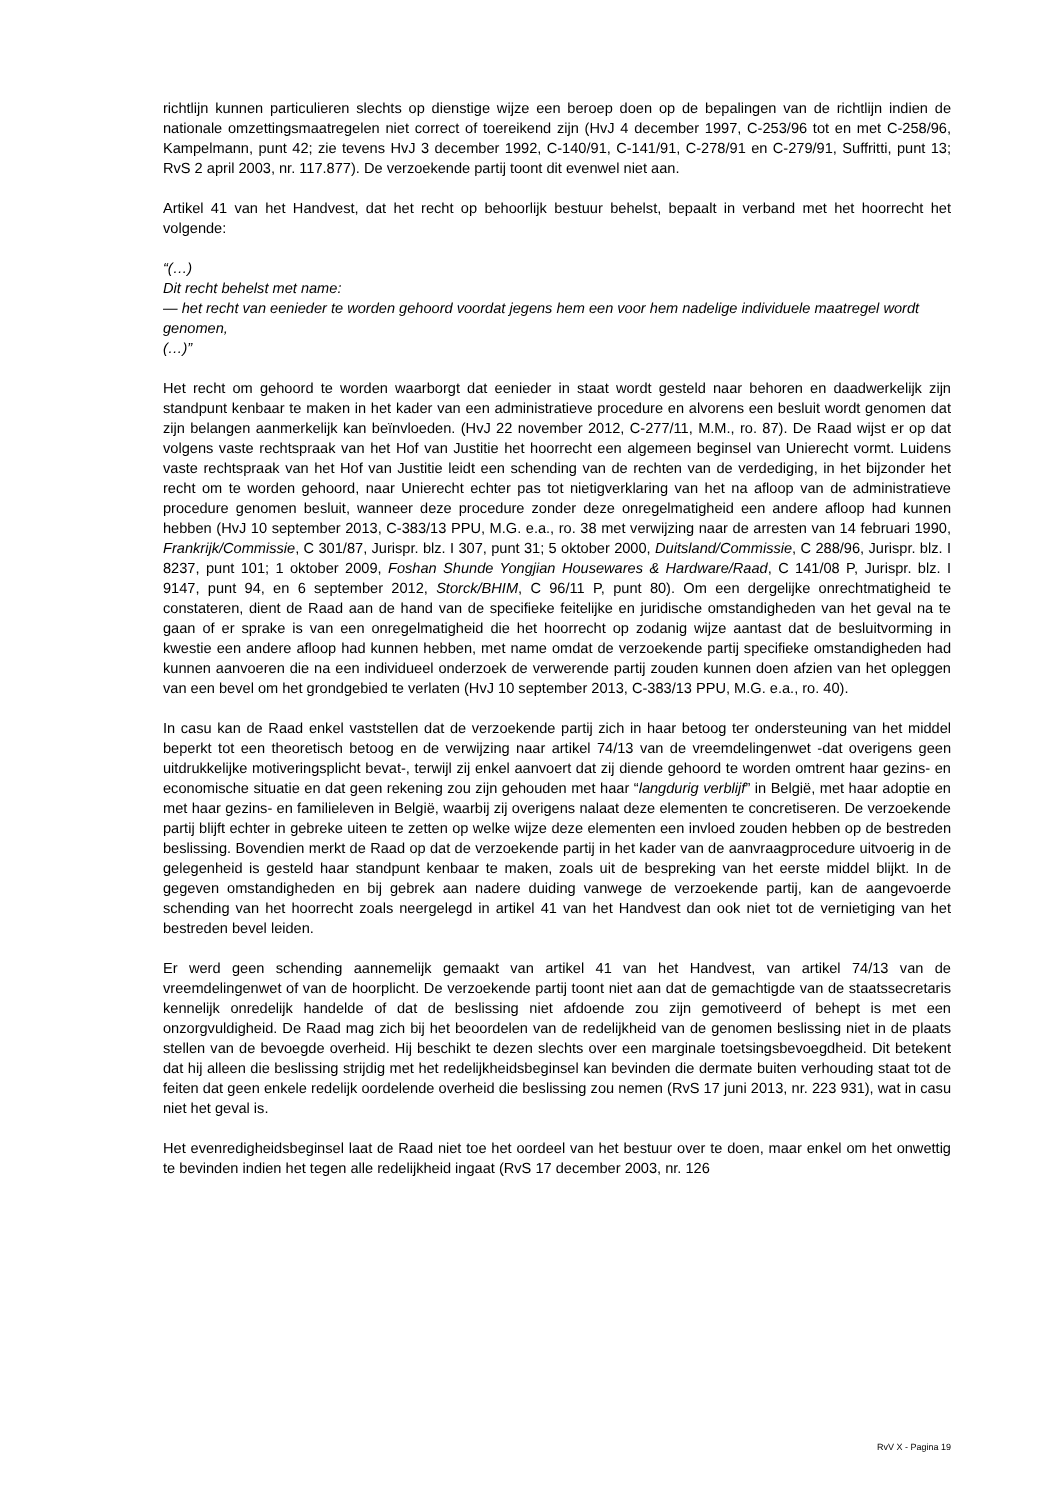richtlijn kunnen particulieren slechts op dienstige wijze een beroep doen op de bepalingen van de richtlijn indien de nationale omzettingsmaatregelen niet correct of toereikend zijn (HvJ 4 december 1997, C-253/96 tot en met C-258/96, Kampelmann, punt 42; zie tevens HvJ 3 december 1992, C-140/91, C-141/91, C-278/91 en C-279/91, Suffritti, punt 13; RvS 2 april 2003, nr. 117.877). De verzoekende partij toont dit evenwel niet aan.
Artikel 41 van het Handvest, dat het recht op behoorlijk bestuur behelst, bepaalt in verband met het hoorrecht het volgende:
“(…)
Dit recht behelst met name:
— het recht van eenieder te worden gehoord voordat jegens hem een voor hem nadelige individuele maatregel wordt genomen,
(…)”
Het recht om gehoord te worden waarborgt dat eenieder in staat wordt gesteld naar behoren en daadwerkelijk zijn standpunt kenbaar te maken in het kader van een administratieve procedure en alvorens een besluit wordt genomen dat zijn belangen aanmerkelijk kan beïnvloeden. (HvJ 22 november 2012, C-277/11, M.M., ro. 87). De Raad wijst er op dat volgens vaste rechtspraak van het Hof van Justitie het hoorrecht een algemeen beginsel van Unierecht vormt. Luidens vaste rechtspraak van het Hof van Justitie leidt een schending van de rechten van de verdediging, in het bijzonder het recht om te worden gehoord, naar Unierecht echter pas tot nietigverklaring van het na afloop van de administratieve procedure genomen besluit, wanneer deze procedure zonder deze onregelmatigheid een andere afloop had kunnen hebben (HvJ 10 september 2013, C-383/13 PPU, M.G. e.a., ro. 38 met verwijzing naar de arresten van 14 februari 1990, Frankrijk/Commissie, C 301/87, Jurispr. blz. I 307, punt 31; 5 oktober 2000, Duitsland/Commissie, C 288/96, Jurispr. blz. I 8237, punt 101; 1 oktober 2009, Foshan Shunde Yongjian Housewares & Hardware/Raad, C 141/08 P, Jurispr. blz. I 9147, punt 94, en 6 september 2012, Storck/BHIM, C 96/11 P, punt 80). Om een dergelijke onrechtmatigheid te constateren, dient de Raad aan de hand van de specifieke feitelijke en juridische omstandigheden van het geval na te gaan of er sprake is van een onregelmatigheid die het hoorrecht op zodanig wijze aantast dat de besluitvorming in kwestie een andere afloop had kunnen hebben, met name omdat de verzoekende partij specifieke omstandigheden had kunnen aanvoeren die na een individueel onderzoek de verwerende partij zouden kunnen doen afzien van het opleggen van een bevel om het grondgebied te verlaten (HvJ 10 september 2013, C-383/13 PPU, M.G. e.a., ro. 40).
In casu kan de Raad enkel vaststellen dat de verzoekende partij zich in haar betoog ter ondersteuning van het middel beperkt tot een theoretisch betoog en de verwijzing naar artikel 74/13 van de vreemdelingenwet -dat overigens geen uitdrukkelijke motiveringsplicht bevat-, terwijl zij enkel aanvoert dat zij diende gehoord te worden omtrent haar gezins- en economische situatie en dat geen rekening zou zijn gehouden met haar “langdurig verblijf” in België, met haar adoptie en met haar gezins- en familieleven in België, waarbij zij overigens nalaat deze elementen te concretiseren. De verzoekende partij blijft echter in gebreke uiteen te zetten op welke wijze deze elementen een invloed zouden hebben op de bestreden beslissing. Bovendien merkt de Raad op dat de verzoekende partij in het kader van de aanvraagprocedure uitvoerig in de gelegenheid is gesteld haar standpunt kenbaar te maken, zoals uit de bespreking van het eerste middel blijkt. In de gegeven omstandigheden en bij gebrek aan nadere duiding vanwege de verzoekende partij, kan de aangevoerde schending van het hoorrecht zoals neergelegd in artikel 41 van het Handvest dan ook niet tot de vernietiging van het bestreden bevel leiden.
Er werd geen schending aannemelijk gemaakt van artikel 41 van het Handvest, van artikel 74/13 van de vreemdelingenwet of van de hoorplicht. De verzoekende partij toont niet aan dat de gemachtigde van de staatssecretaris kennelijk onredelijk handelde of dat de beslissing niet afdoende zou zijn gemotiveerd of behept is met een onzorgvuldigheid. De Raad mag zich bij het beoordelen van de redelijkheid van de genomen beslissing niet in de plaats stellen van de bevoegde overheid. Hij beschikt te dezen slechts over een marginale toetsingsbevoegdheid. Dit betekent dat hij alleen die beslissing strijdig met het redelijkheidsbeginsel kan bevinden die dermate buiten verhouding staat tot de feiten dat geen enkele redelijk oordelende overheid die beslissing zou nemen (RvS 17 juni 2013, nr. 223 931), wat in casu niet het geval is.
Het evenredigheidsbeginsel laat de Raad niet toe het oordeel van het bestuur over te doen, maar enkel om het onwettig te bevinden indien het tegen alle redelijkheid ingaat (RvS 17 december 2003, nr. 126
RvV X - Pagina 19